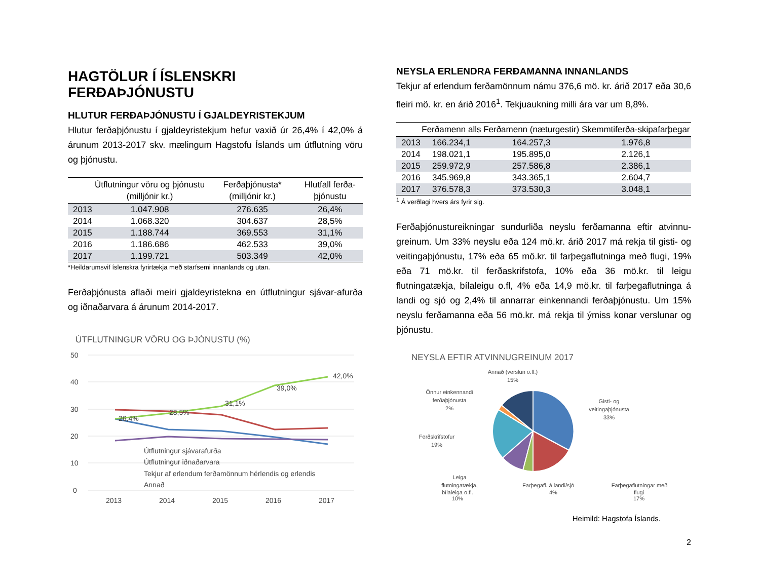HAGTÖLUR Í ÍSLENSKRI FERÐAÞJÓNUSTU
HLUTUR FERÐAÞJÓNUSTU Í GJALDEYRISTEKJUM
Hlutur ferðaþjónustu í gjaldeyristekjum hefur vaxið úr 26,4% í 42,0% á árunum 2013-2017 skv. mælingum Hagstofu Íslands um útflutning vöru og þjónustu.
| | Útflutningur vöru og þjónustu (milljónir kr.) | Ferðaþjónusta* (milljónir kr.) | Hlutfall ferða-þjónustu |
| --- | --- | --- | --- |
| 2013 | 1.047.908 | 276.635 | 26,4% |
| 2014 | 1.068.320 | 304.637 | 28,5% |
| 2015 | 1.188.744 | 369.553 | 31,1% |
| 2016 | 1.186.686 | 462.533 | 39,0% |
| 2017 | 1.199.721 | 503.349 | 42,0% |
*Heildarumsvif íslenskra fyrirtækja með starfsemi innanlands og utan.
Ferðaþjónusta aflaði meiri gjaldeyristekna en útflutningur sjávar-afurða og iðnaðarvara á árunum 2014-2017.
ÚTFLUTNINGUR VÖRU OG ÞJÓNUSTU (%)
50
40
30
20
10
0
2013
2014
2015
2016
2017
26,4%
28,5%
31,1%
39,0%
42,0%
Útflutningur sjávarafurða
Útflutningur iðnaðarvara
Tekjur af erlendum ferðamönnum hérlendis og erlendis
Annað
NEYSLA ERLENDRA FERÐAMANNA INNANLANDS
Tekjur af erlendum ferðamönnum námu 376,6 mö. kr. árið 2017 eða 30,6 fleiri mö. kr. en árið 2016<sup>1</sup>. Tekjuaukning milli ára var um 8,8%.
| | Ferðamenn alls | Ferðamenn (næturgestir) | Skemmtiferða-skipafarþegar |
| --- | --- | --- | --- |
| 2013 | 166.234,1 | 164.257,3 | 1.976,8 |
| 2014 | 198.021,1 | 195.895,0 | 2.126,1 |
| 2015 | 259.972,9 | 257.586,8 | 2.386,1 |
| 2016 | 345.969,8 | 343.365,1 | 2.604,7 |
| 2017 | 376.578,3 | 373.530,3 | 3.048,1 |
<sup>1</sup> Á verðlagi hvers árs fyrir sig.
Ferðaþjónustureikningar sundurliða neyslu ferðamanna eftir atvinnu-greinum. Um 33% neyslu eða 124 mö.kr. árið 2017 má rekja til gisti- og veitingaþjónustu, 17% eða 65 mö.kr. til farþegaflutninga með flugi, 19% eða 71 mö.kr. til ferðaskrifstofa, 10% eða 36 mö.kr. til leigu flutningatækja, bílaleigu o.fl, 4% eða 14,9 mö.kr. til farþegaflutninga á landi og sjó og 2,4% til annarrar einkennandi ferðaþjónustu. Um 15% neyslu ferðamanna eða 56 mö.kr. má rekja til ýmiss konar verslunar og þjónustu.
NEYSLA EFTIR ATVINNUGREINUM 2017
Annað (verslun o.fl.)
15%
Gisti- og
veitingaþjónusta
33%
Önnur einkennandi
ferðaþjónusta
2%
Ferðskrifstofur
19%
Leiga
flutningatækja,
Farþegafl. á landi/sjó
Farþegaflutningar með
bílaleiga o.fl.
10% 4% flugi
17%
Heimild: Hagstofa Íslands.
2